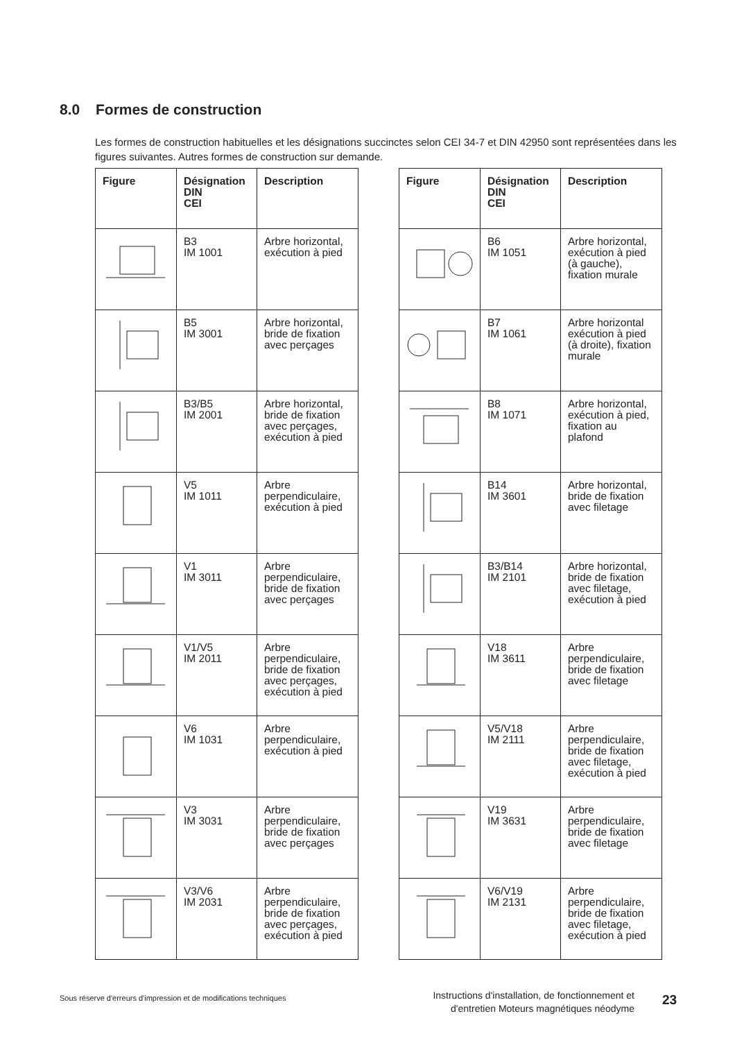8.0 Formes de construction
Les formes de construction habituelles et les désignations succinctes selon CEI 34-7 et DIN 42950 sont représentées dans les figures suivantes. Autres formes de construction sur demande.
| Figure | Désignation DIN CEI | Description |
| --- | --- | --- |
| | B3 IM 1001 | Arbre horizontal, exécution à pied |
| | B5 IM 3001 | Arbre horizontal, bride de fixation avec perçages |
| | B3/B5 IM 2001 | Arbre horizontal, bride de fixation avec perçages, exécution à pied |
| | V5 IM 1011 | Arbre perpendiculaire, exécution à pied |
| | V1 IM 3011 | Arbre perpendiculaire, bride de fixation avec perçages |
| | V1/V5 IM 2011 | Arbre perpendiculaire, bride de fixation avec perçages, exécution à pied |
| | V6 IM 1031 | Arbre perpendiculaire, exécution à pied |
| | V3 IM 3031 | Arbre perpendiculaire, bride de fixation avec perçages |
| | V3/V6 IM 2031 | Arbre perpendiculaire, bride de fixation avec perçages, exécution à pied |
| Figure | Désignation DIN CEI | Description |
| --- | --- | --- |
| | B6 IM 1051 | Arbre horizontal, exécution à pied (à gauche), fixation murale |
| | B7 IM 1061 | Arbre horizontal exécution à pied (à droite), fixation murale |
| | B8 IM 1071 | Arbre horizontal, exécution à pied, fixation au plafond |
| | B14 IM 3601 | Arbre horizontal, bride de fixation avec filetage |
| | B3/B14 IM 2101 | Arbre horizontal, bride de fixation avec filetage, exécution à pied |
| | V18 IM 3611 | Arbre perpendiculaire, bride de fixation avec filetage |
| | V5/V18 IM 2111 | Arbre perpendiculaire, bride de fixation avec filetage, exécution à pied |
| | V19 IM 3631 | Arbre perpendiculaire, bride de fixation avec filetage |
| | V6/V19 IM 2131 | Arbre perpendiculaire, bride de fixation avec filetage, exécution à pied |
Sous réserve d'erreurs d'impression et de modifications techniques
Instructions d'installation, de fonctionnement et d'entretien Moteurs magnétiques néodyme
23